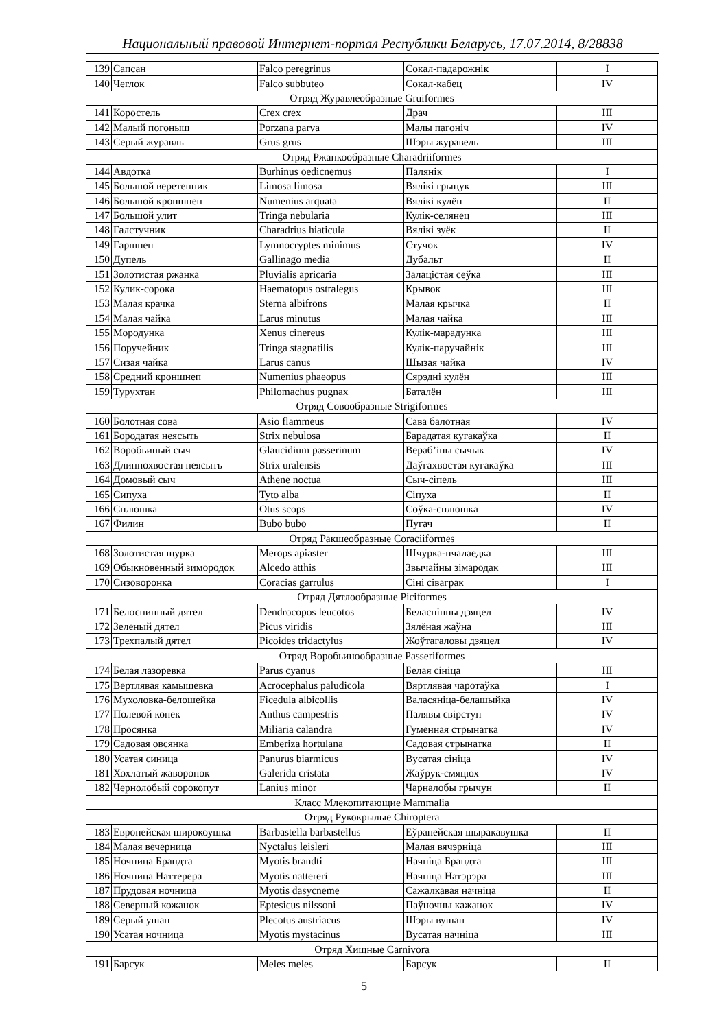Национальный правовой Интернет-портал Республики Беларусь, 17.07.2014, 8/28838
| 139 | Сапсан | Falco peregrinus | Сокал-падарожнік | I |
| 140 | Чеглок | Falco subbuteo | Сокал-кабец | IV |
| Отряд Журавлеобразные Gruiformes | | | | |
| 141 | Коростель | Crex crex | Драч | III |
| 142 | Малый погоныш | Porzana parva | Малы пагоніч | IV |
| 143 | Серый журавль | Grus grus | Шэры журавель | III |
| Отряд Ржанкообразные Charadriiformes | | | | |
| 144 | Авдотка | Burhinus oedicnemus | Палянік | I |
| 145 | Большой веретенник | Limosa limosa | Вялікі грыцук | III |
| 146 | Большой кроншнеп | Numenius arquata | Вялікі кулён | II |
| 147 | Большой улит | Tringa nebularia | Кулік-селянец | III |
| 148 | Галстучник | Charadrius hiaticula | Вялікі зуёк | II |
| 149 | Гаршнеп | Lymnocryptes minimus | Стучок | IV |
| 150 | Дупель | Gallinago media | Дубальт | II |
| 151 | Золотистая ржанка | Pluvialis apricaria | Залацістая сеўка | III |
| 152 | Кулик-сорока | Haematopus ostralegus | Крывок | III |
| 153 | Малая крачка | Sterna albifrons | Малая крычка | II |
| 154 | Малая чайка | Larus minutus | Малая чайка | III |
| 155 | Мородунка | Xenus cinereus | Кулік-марадунка | III |
| 156 | Поручейник | Tringa stagnatilis | Кулік-паручайнік | III |
| 157 | Сизая чайка | Larus canus | Шызая чайка | IV |
| 158 | Средний кроншнеп | Numenius phaeopus | Сярэдні кулён | III |
| 159 | Турухтан | Philomachus pugnax | Баталён | III |
| Отряд Совообразные Strigiformes | | | | |
| 160 | Болотная сова | Asio flammeus | Сава балотная | IV |
| 161 | Бородатая неясыть | Strix nebulosa | Барадатая кугакаўка | II |
| 162 | Воробьиный сыч | Glaucidium passerinum | Вераб’іны сычык | IV |
| 163 | Длиннохвостая неясыть | Strix uralensis | Даўгахвостая кугакаўка | III |
| 164 | Домовый сыч | Athene noctua | Сыч-сіпель | III |
| 165 | Сипуха | Tyto alba | Сіпуха | II |
| 166 | Сплюшка | Otus scops | Соўка-сплюшка | IV |
| 167 | Филин | Bubo bubo | Пугач | II |
| Отряд Ракшеобразные Coraciiformes | | | | |
| 168 | Золотистая щурка | Merops apiaster | Шчурка-пчалаедка | III |
| 169 | Обыкновенный зимородок | Alcedo atthis | Звычайны зімародак | III |
| 170 | Сизоворонка | Coracias garrulus | Сіні сіваграк | I |
| Отряд Дятлообразные Piciformes | | | | |
| 171 | Белоспинный дятел | Dendrocopos leucotos | Беласпінны дзяцел | IV |
| 172 | Зеленый дятел | Picus viridis | Зялёная жаўна | III |
| 173 | Трехпалый дятел | Picoides tridactylus | Жоўтагаловы дзяцел | IV |
| Отряд Воробьинообразные Passeriformes | | | | |
| 174 | Белая лазоревка | Parus cyanus | Белая сініца | III |
| 175 | Вертлявая камышевка | Acrocephalus paludicola | Вяртлявая чаротаўка | I |
| 176 | Мухоловка-белошейка | Ficedula albicollis | Валасяніца-белашыйка | IV |
| 177 | Полевой конек | Anthus campestris | Палявы свірстун | IV |
| 178 | Просянка | Miliaria calandra | Гуменная стрынатка | IV |
| 179 | Садовая овсянка | Emberiza hortulana | Садовая стрынатка | II |
| 180 | Усатая синица | Panurus biarmicus | Вусатая сініца | IV |
| 181 | Хохлатый жаворонок | Galerida cristata | Жаўрук-смяцюх | IV |
| 182 | Чернолобый сорокопут | Lanius minor | Чарналобы грычун | II |
| Класс Млекопитающие Mammalia | | | | |
| Отряд Рукокрылые Chiroptera | | | | |
| 183 | Европейская широкоушка | Barbastella barbastellus | Еўрапейская шыракавушка | II |
| 184 | Малая вечерница | Nyctalus leisleri | Малая вячэрніца | III |
| 185 | Ночница Брандта | Myotis brandti | Начніца Брандта | III |
| 186 | Ночница Наттерера | Myotis nattereri | Начніца Натэрэра | III |
| 187 | Прудовая ночница | Myotis dasycneme | Сажалкавая начніца | II |
| 188 | Северный кожанок | Eptesicus nilssoni | Паўночны кажанок | IV |
| 189 | Серый ушан | Plecotus austriacus | Шэры вушан | IV |
| 190 | Усатая ночница | Myotis mystacinus | Вусатая начніца | III |
| Отряд Хищные Carnivora | | | | |
| 191 | Барсук | Meles meles | Барсук | II |
5